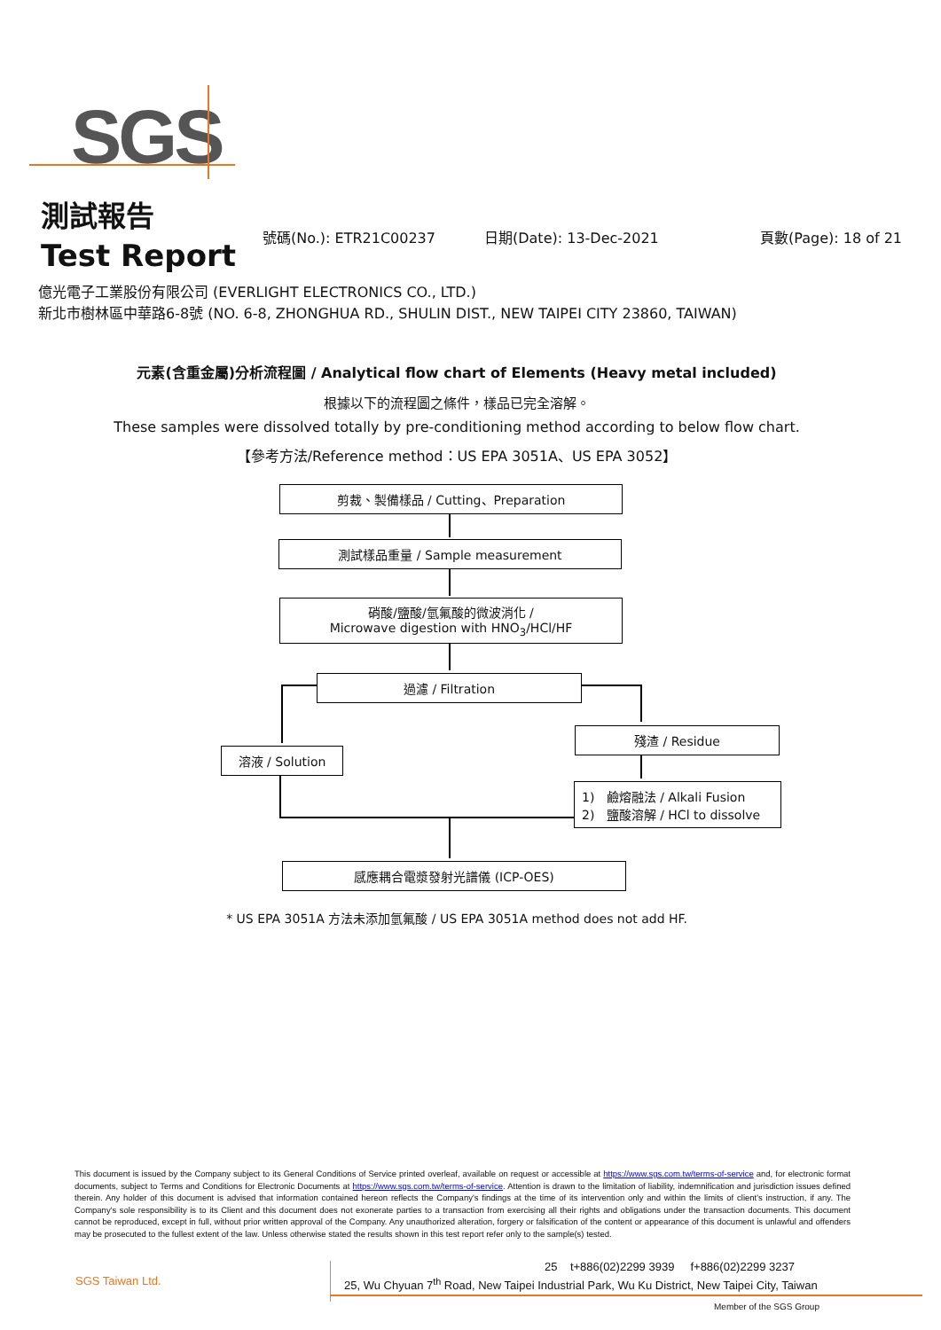SGS
測試報告
Test Report
號碼(No.): ETR21C00237 日期(Date): 13-Dec-2021 頁數(Page): 18 of 21
億光電子工業股份有限公司 (EVERLIGHT ELECTRONICS CO., LTD.)
新北市樹林區中華路6-8號 (NO. 6-8, ZHONGHUA RD., SHULIN DIST., NEW TAIPEI CITY 23860, TAIWAN)
元素(含重金屬)分析流程圖 / Analytical flow chart of Elements (Heavy metal included)
根據以下的流程圖之條件，樣品已完全溶解。
These samples were dissolved totally by pre-conditioning method according to below flow chart.
【參考方法/Reference method：US EPA 3051A、US EPA 3052】
剪裁、製備樣品 / Cutting、Preparation
測試樣品重量 / Sample measurement
硝酸/鹽酸/氫氟酸的微波消化 /
Microwave digestion with HNO<sub>3</sub>/HCl/HF
過濾 / Filtration
殘渣 / Residue
溶液 / Solution
1) 鹼熔融法 / Alkali Fusion
2) 鹽酸溶解 / HCl to dissolve
感應耦合電漿發射光譜儀 (ICP-OES)
* US EPA 3051A 方法未添加氫氟酸 / US EPA 3051A method does not add HF.
This document is issued by the Company subject to its General Conditions of Service printed overleaf, available on request or accessible at https://www.sgs.com.tw/terms-of-service and, for electronic format documents, subject to Terms and Conditions for Electronic Documents at https://www.sgs.com.tw/terms-of-service. Attention is drawn to the limitation of liability, indemnification and jurisdiction issues defined therein. Any holder of this document is advised that information contained hereon reflects the Company's findings at the time of its intervention only and within the limits of client's instruction, if any. The Company's sole responsibility is to its Client and this document does not exonerate parties to a transaction from exercising all their rights and obligations under the transaction documents. This document cannot be reproduced, except in full, without prior written approval of the Company. Any unauthorized alteration, forgery or falsification of the content or appearance of this document is unlawful and offenders may be prosecuted to the fullest extent of the law. Unless otherwise stated the results shown in this test report refer only to the sample(s) tested.
SGS Taiwan Ltd.
25 t+886(02)2299 3939 f+886(02)2299 3237
25, Wu Chyuan 7<sup>th</sup> Road, New Taipei Industrial Park, Wu Ku District, New Taipei City, Taiwan
Member of the SGS Group